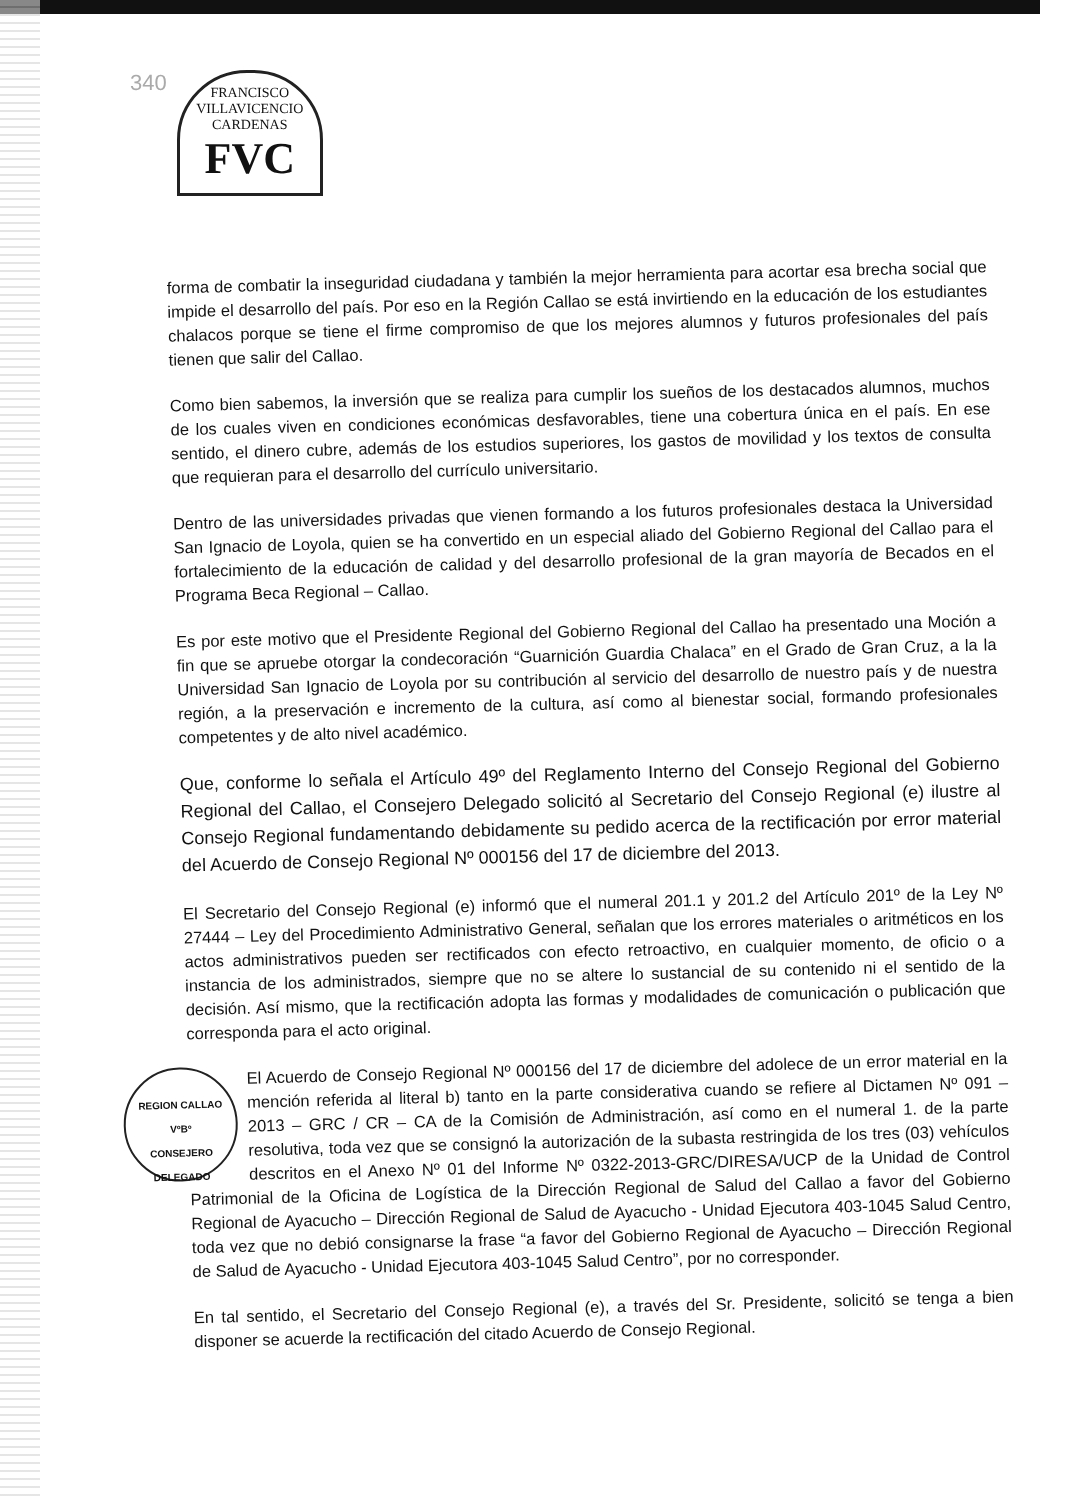340
FRANCISCO VILLAVICENCIO CARDENAS
FVC
forma de combatir la inseguridad ciudadana y también la mejor herramienta para acortar esa brecha social que impide el desarrollo del país. Por eso en la Región Callao se está invirtiendo en la educación de los estudiantes chalacos porque se tiene el firme compromiso de que los mejores alumnos y futuros profesionales del país tienen que salir del Callao.
Como bien sabemos, la inversión que se realiza para cumplir los sueños de los destacados alumnos, muchos de los cuales viven en condiciones económicas desfavorables, tiene una cobertura única en el país. En ese sentido, el dinero cubre, además de los estudios superiores, los gastos de movilidad y los textos de consulta que requieran para el desarrollo del currículo universitario.
Dentro de las universidades privadas que vienen formando a los futuros profesionales destaca la Universidad San Ignacio de Loyola, quien se ha convertido en un especial aliado del Gobierno Regional del Callao para el fortalecimiento de la educación de calidad y del desarrollo profesional de la gran mayoría de Becados en el Programa Beca Regional – Callao.
Es por este motivo que el Presidente Regional del Gobierno Regional del Callao ha presentado una Moción a fin que se apruebe otorgar la condecoración “Guarnición Guardia Chalaca” en el Grado de Gran Cruz, a la la Universidad San Ignacio de Loyola por su contribución al servicio del desarrollo de nuestro país y de nuestra región, a la preservación e incremento de la cultura, así como al bienestar social, formando profesionales competentes y de alto nivel académico.
Que, conforme lo señala el Artículo 49º del Reglamento Interno del Consejo Regional del Gobierno Regional del Callao, el Consejero Delegado solicitó al Secretario del Consejo Regional (e) ilustre al Consejo Regional fundamentando debidamente su pedido acerca de la rectificación por error material del Acuerdo de Consejo Regional Nº 000156 del 17 de diciembre del 2013.
El Secretario del Consejo Regional (e) informó que el numeral 201.1 y 201.2 del Artículo 201º de la Ley Nº 27444 – Ley del Procedimiento Administrativo General, señalan que los errores materiales o aritméticos en los actos administrativos pueden ser rectificados con efecto retroactivo, en cualquier momento, de oficio o a instancia de los administrados, siempre que no se altere lo sustancial de su contenido ni el sentido de la decisión. Así mismo, que la rectificación adopta las formas y modalidades de comunicación o publicación que corresponda para el acto original.
REGION CALLAO
VºBº
CONSEJERO
DELEGADO El Acuerdo de Consejo Regional Nº 000156 del 17 de diciembre del adolece de un error material en la mención referida al literal b) tanto en la parte considerativa cuando se refiere al Dictamen Nº 091 – 2013 – GRC / CR – CA de la Comisión de Administración, así como en el numeral 1. de la parte resolutiva, toda vez que se consignó la autorización de la subasta restringida de los tres (03) vehículos descritos en el Anexo Nº 01 del Informe Nº 0322-2013-GRC/DIRESA/UCP de la Unidad de Control Patrimonial de la Oficina de Logística de la Dirección Regional de Salud del Callao a favor del Gobierno Regional de Ayacucho – Dirección Regional de Salud de Ayacucho - Unidad Ejecutora 403-1045 Salud Centro, toda vez que no debió consignarse la frase “a favor del Gobierno Regional de Ayacucho – Dirección Regional de Salud de Ayacucho - Unidad Ejecutora 403-1045 Salud Centro”, por no corresponder.
En tal sentido, el Secretario del Consejo Regional (e), a través del Sr. Presidente, solicitó se tenga a bien disponer se acuerde la rectificación del citado Acuerdo de Consejo Regional.